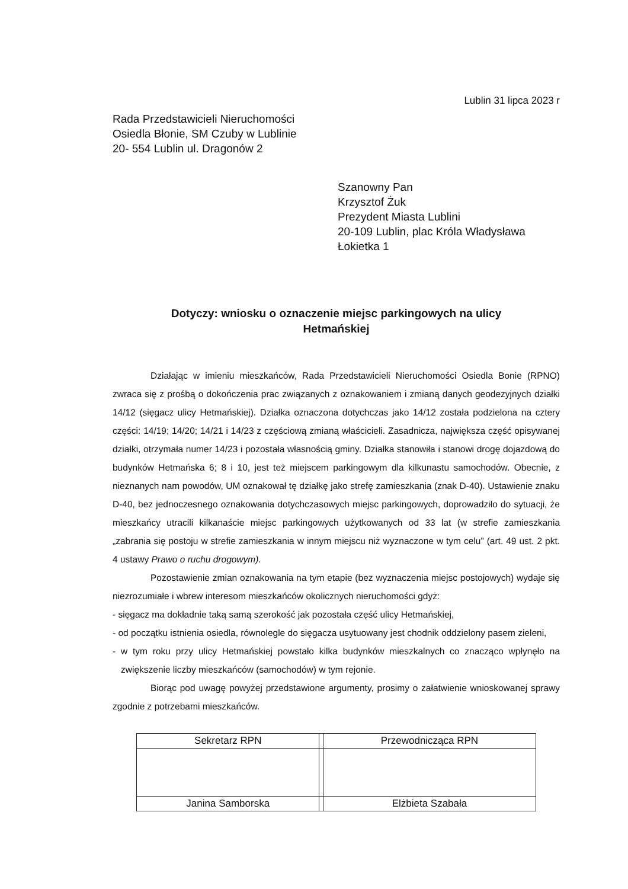Lublin 31 lipca 2023 r
Rada Przedstawicieli Nieruchomości
Osiedla Błonie, SM Czuby w Lublinie
20- 554 Lublin ul. Dragonów 2
Szanowny Pan
Krzysztof Żuk
Prezydent Miasta Lublini
20-109 Lublin, plac Króla Władysława
Łokietka 1
Dotyczy: wniosku o oznaczenie miejsc parkingowych na ulicy
Hetmańskiej
Działając w imieniu mieszkańców, Rada Przedstawicieli Nieruchomości Osiedla Bonie (RPNO) zwraca się z prośbą o dokończenia prac związanych z oznakowaniem i zmianą danych geodezyjnych działki 14/12 (sięgacz ulicy Hetmańskiej). Działka oznaczona dotychczas jako 14/12 została podzielona na cztery części: 14/19; 14/20; 14/21 i 14/23 z częściową zmianą właścicieli. Zasadnicza, największa część opisywanej działki, otrzymała numer 14/23 i pozostała własnością gminy. Działka stanowiła i stanowi drogę dojazdową do budynków Hetmańska 6; 8 i 10, jest też miejscem parkingowym dla kilkunastu samochodów. Obecnie, z nieznanych nam powodów, UM oznakował tę działkę jako strefę zamieszkania (znak D-40). Ustawienie znaku D-40, bez jednoczesnego oznakowania dotychczasowych miejsc parkingowych, doprowadziło do sytuacji, że mieszkańcy utracili kilkanaście miejsc parkingowych użytkowanych od 33 lat (w strefie zamieszkania „zabrania się postoju w strefie zamieszkania w innym miejscu niż wyznaczone w tym celu” (art. 49 ust. 2 pkt. 4 ustawy Prawo o ruchu drogowym).
Pozostawienie zmian oznakowania na tym etapie (bez wyznaczenia miejsc postojowych) wydaje się niezrozumiałe i wbrew interesom mieszkańców okolicznych nieruchomości gdyż:
- sięgacz ma dokładnie taką samą szerokość jak pozostała część ulicy Hetmańskiej,
- od początku istnienia osiedla, równolegle do sięgacza usytuowany jest chodnik oddzielony pasem zieleni,
- w tym roku przy ulicy Hetmańskiej powstało kilka budynków mieszkalnych co znacząco wpłynęło na zwiększenie liczby mieszkańców (samochodów) w tym rejonie.
Biorąc pod uwagę powyżej przedstawione argumenty, prosimy o załatwienie wnioskowanej sprawy zgodnie z potrzebami mieszkańców.
| Sekretarz RPN | | Przewodnicząca RPN |
| Janina Samborska | | Elżbieta Szabała |